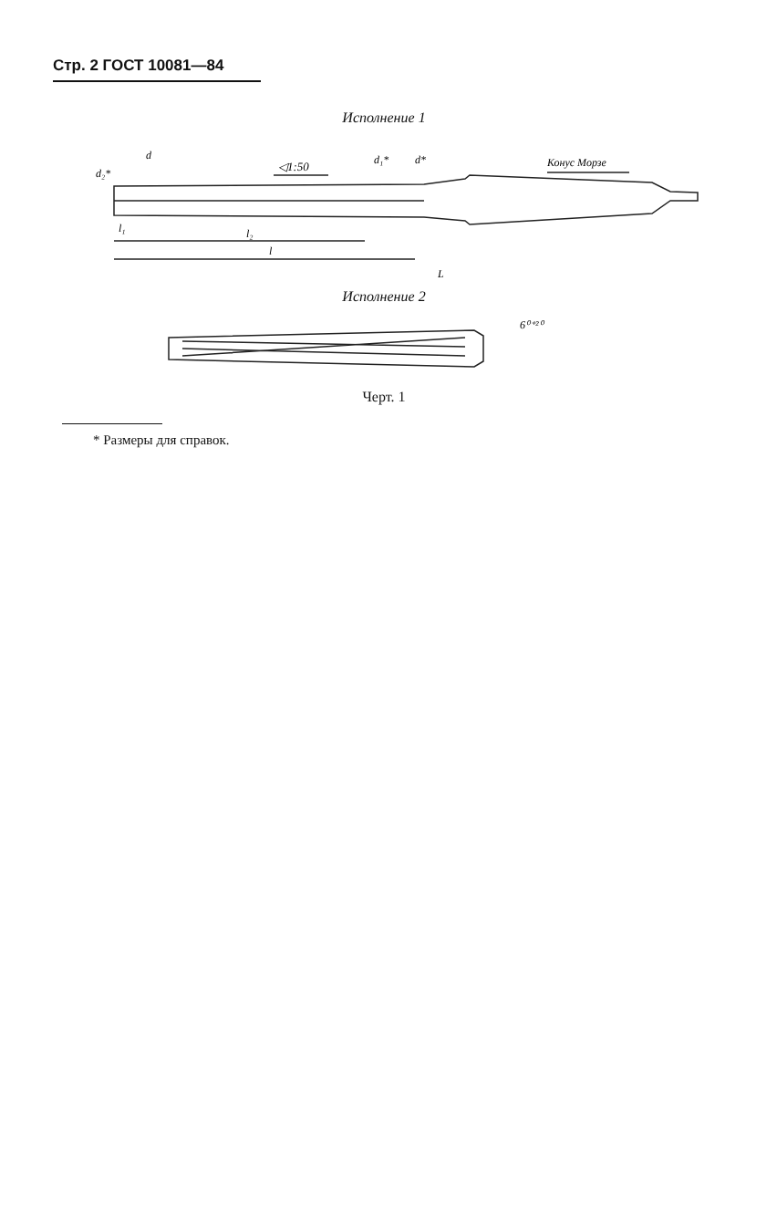Стр. 2 ГОСТ 10081—84
Исполнение 1
◁1:50
Конус Морзе
d
d₂*
d₁*
d*
l₁
l₂
l
L
Исполнение 2
6⁰⁺²⁰
Черт. 1
* Размеры для справок.